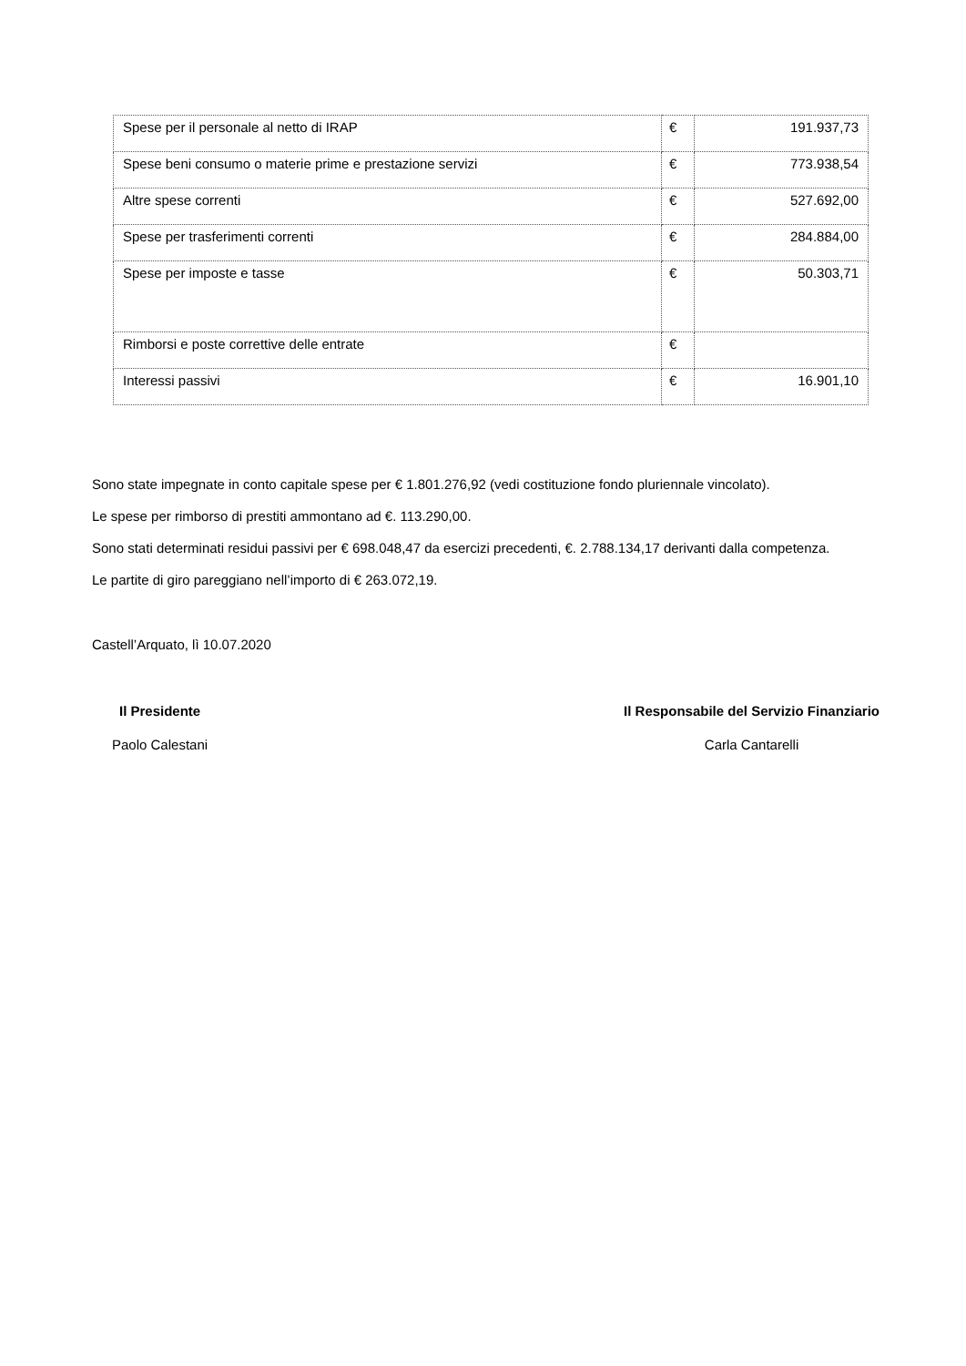| Spese per il personale al netto di IRAP | € | 191.937,73 |
| Spese beni consumo o materie prime e prestazione servizi | € | 773.938,54 |
| Altre spese correnti | € | 527.692,00 |
| Spese per trasferimenti correnti | € | 284.884,00 |
| Spese per imposte e tasse | € | 50.303,71 |
| Rimborsi e poste correttive delle entrate | € | |
| Interessi passivi | € | 16.901,10 |
Sono state impegnate in conto capitale spese per € 1.801.276,92 (vedi costituzione fondo pluriennale vincolato).
Le spese per rimborso di prestiti ammontano ad €. 113.290,00.
Sono stati determinati residui passivi per € 698.048,47 da esercizi precedenti, €. 2.788.134,17 derivanti dalla competenza.
Le partite di giro pareggiano nell’importo di € 263.072,19.
Castell’Arquato, lì 10.07.2020
Il Presidente
Paolo Calestani
Il Responsabile del Servizio Finanziario
Carla Cantarelli